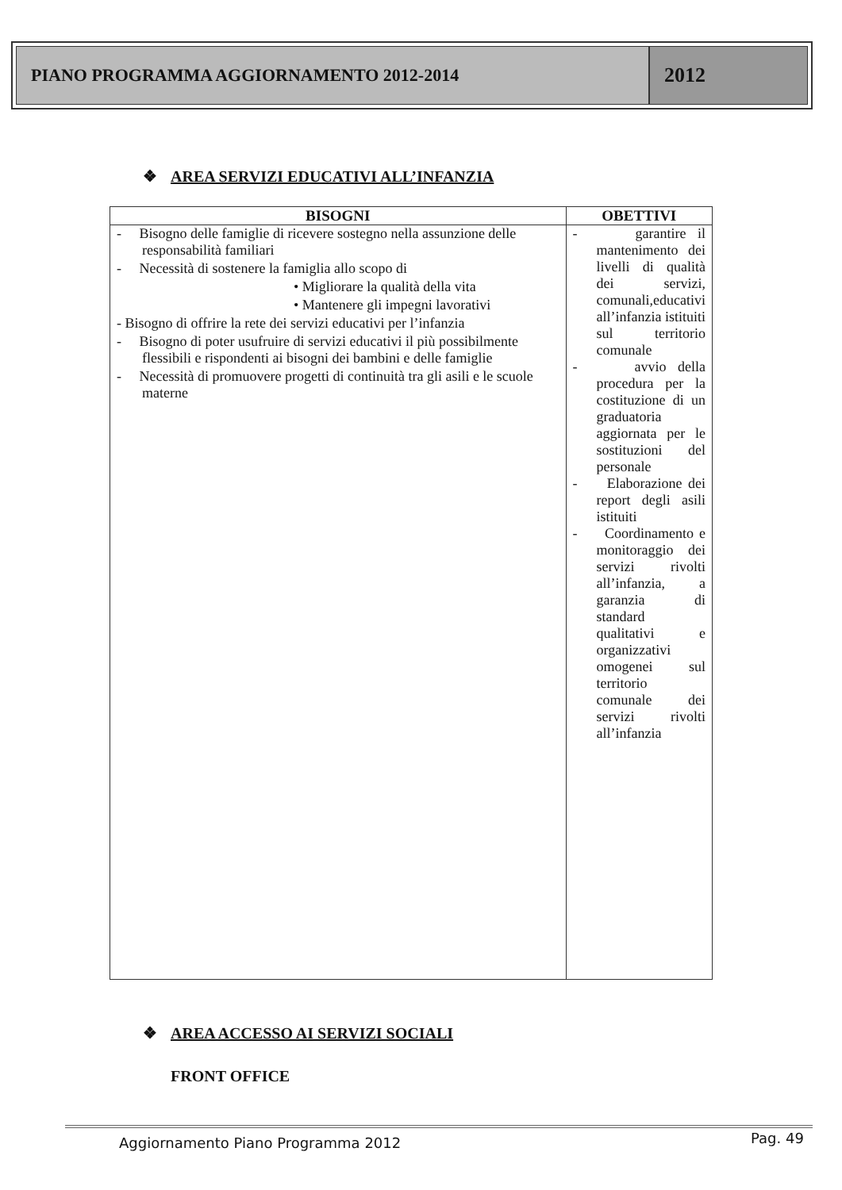PIANO PROGRAMMA AGGIORNAMENTO 2012-2014
2012
❖ AREA SERVIZI EDUCATIVI ALL’INFANZIA
| BISOGNI | OBETTIVI |
| --- | --- |
| - Bisogno delle famiglie di ricevere sostegno nella assunzione delle responsabilità familiari - Necessità di sostenere la famiglia allo scopo di • Migliorare la qualità della vita • Mantenere gli impegni lavorativi - Bisogno di offrire la rete dei servizi educativi per l’infanzia - Bisogno di poter usufruire di servizi educativi il più possibilmente flessibili e rispondenti ai bisogni dei bambini e delle famiglie - Necessità di promuovere progetti di continuità tra gli asili e le scuole materne | - garantire il mantenimento dei livelli di qualità dei servizi, comunali,educativi all’infanzia istituiti sul territorio comunale - avvio della procedura per la costituzione di un graduatoria aggiornata per le sostituzioni del personale - Elaborazione dei report degli asili istituiti - Coordinamento e monitoraggio dei servizi rivolti all’infanzia, a garanzia di standard qualitativi e organizzativi omogenei sul territorio comunale dei servizi rivolti all’infanzia |
❖ AREA ACCESSO AI SERVIZI SOCIALI
FRONT OFFICE
Aggiornamento Piano Programma 2012
Pag. 49